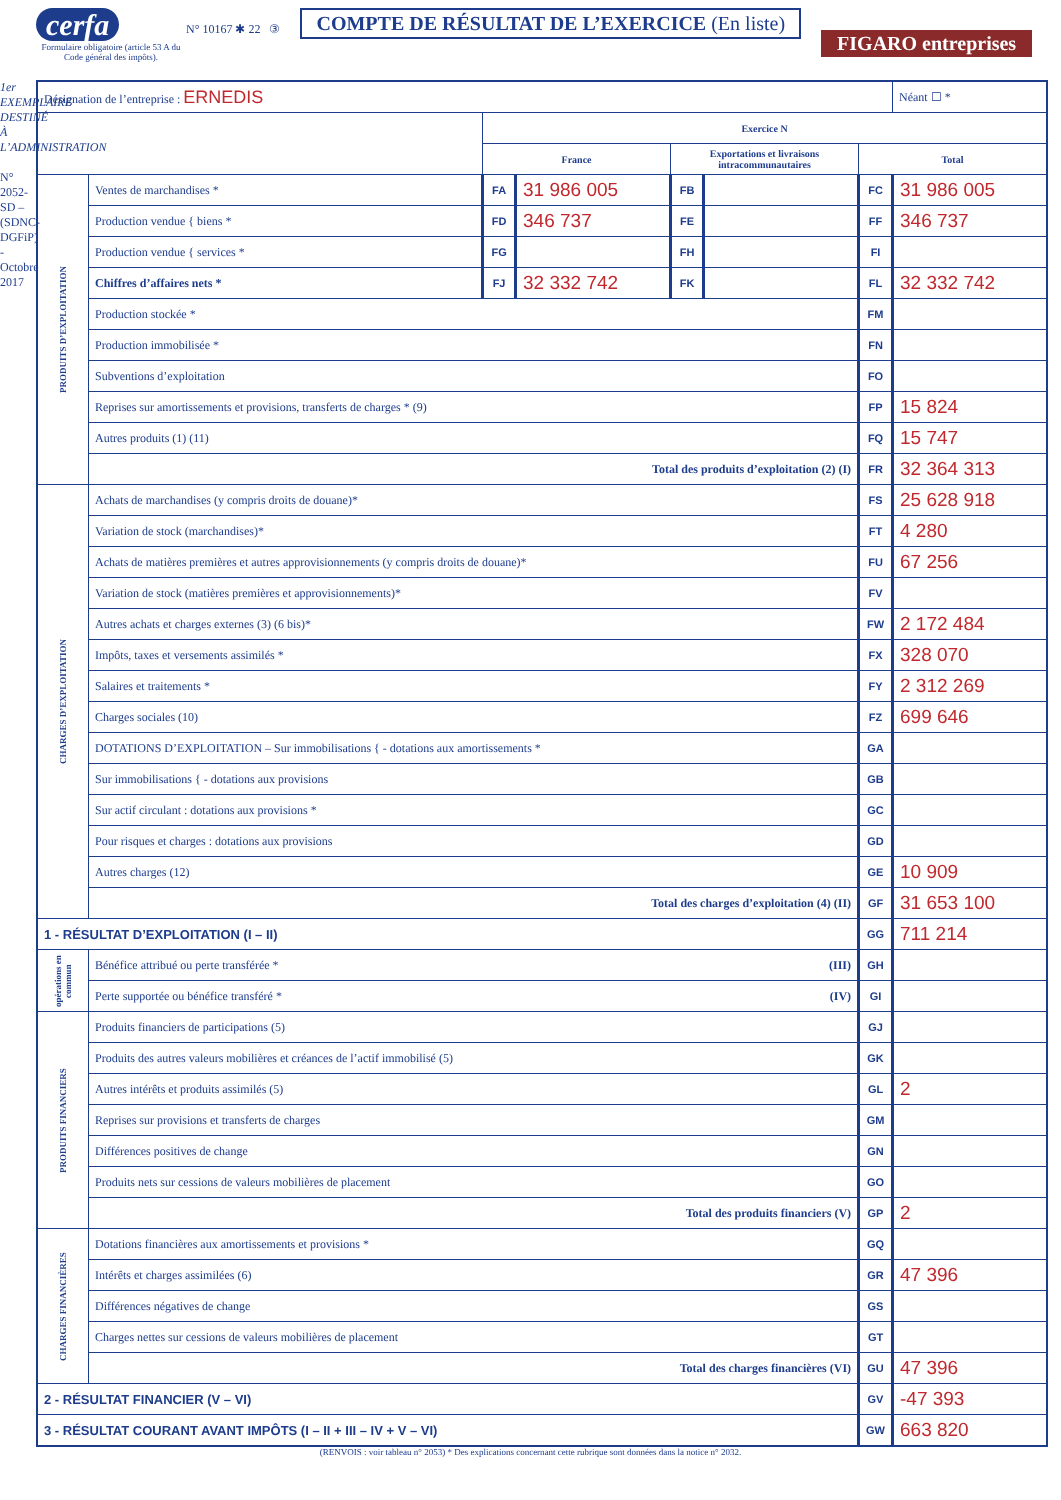cerfa
Formulaire obligatoire (article 53 A du Code général des impôts).
N° 10167 ✱ 22 ③
COMPTE DE RÉSULTAT DE L’EXERCICE (En liste)
FIGARO entreprises
1er EXEMPLAIRE DESTINÉ À L’ADMINISTRATION
N° 2052-SD – (SDNC-DGFiP) - Octobre 2017
| Désignation de l’entreprise : ERNEDIS | | | | | | | Néant ☐ * |
| | | Exercice N | | | | | |
| | | France | | Exportations et livraisons intracommunautaires | | Total | |
| PRODUITS D’EXPLOITATION | Ventes de marchandises * | FA | 31 986 005 | FB | | FC | 31 986 005 |
| | Production vendue { biens * | FD | 346 737 | FE | | FF | 346 737 |
| | Production vendue { services * | FG | | FH | | FI | |
| | Chiffres d’affaires nets * | FJ | 32 332 742 | FK | | FL | 32 332 742 |
| | Production stockée * | | | | | FM | |
| | Production immobilisée * | | | | | FN | |
| | Subventions d’exploitation | | | | | FO | |
| | Reprises sur amortissements et provisions, transferts de charges * (9) | | | | | FP | 15 824 |
| | Autres produits (1) (11) | | | | | FQ | 15 747 |
| | Total des produits d’exploitation (2) (I) | | | | | FR | 32 364 313 |
| CHARGES D’EXPLOITATION | Achats de marchandises (y compris droits de douane)* | | | | | FS | 25 628 918 |
| | Variation de stock (marchandises)* | | | | | FT | 4 280 |
| | Achats de matières premières et autres approvisionnements (y compris droits de douane)* | | | | | FU | 67 256 |
| | Variation de stock (matières premières et approvisionnements)* | | | | | FV | |
| | Autres achats et charges externes (3) (6 bis)* | | | | | FW | 2 172 484 |
| | Impôts, taxes et versements assimilés * | | | | | FX | 328 070 |
| | Salaires et traitements * | | | | | FY | 2 312 269 |
| | Charges sociales (10) | | | | | FZ | 699 646 |
| | DOTATIONS D’EXPLOITATION – Sur immobilisations { - dotations aux amortissements * | | | | | GA | |
| | Sur immobilisations { - dotations aux provisions | | | | | GB | |
| | Sur actif circulant : dotations aux provisions * | | | | | GC | |
| | Pour risques et charges : dotations aux provisions | | | | | GD | |
| | Autres charges (12) | | | | | GE | 10 909 |
| | Total des charges d’exploitation (4) (II) | | | | | GF | 31 653 100 |
| 1 - RÉSULTAT D’EXPLOITATION (I – II) | | | | | | GG | 711 214 |
| opérations en commun | Bénéfice attribué ou perte transférée * (III) | | | | | GH | |
| | Perte supportée ou bénéfice transféré * (IV) | | | | | GI | |
| PRODUITS FINANCIERS | Produits financiers de participations (5) | | | | | GJ | |
| | Produits des autres valeurs mobilières et créances de l’actif immobilisé (5) | | | | | GK | |
| | Autres intérêts et produits assimilés (5) | | | | | GL | 2 |
| | Reprises sur provisions et transferts de charges | | | | | GM | |
| | Différences positives de change | | | | | GN | |
| | Produits nets sur cessions de valeurs mobilières de placement | | | | | GO | |
| | Total des produits financiers (V) | | | | | GP | 2 |
| CHARGES FINANCIÈRES | Dotations financières aux amortissements et provisions * | | | | | GQ | |
| | Intérêts et charges assimilées (6) | | | | | GR | 47 396 |
| | Différences négatives de change | | | | | GS | |
| | Charges nettes sur cessions de valeurs mobilières de placement | | | | | GT | |
| | Total des charges financières (VI) | | | | | GU | 47 396 |
| 2 - RÉSULTAT FINANCIER (V – VI) | | | | | | GV | -47 393 |
| 3 - RÉSULTAT COURANT AVANT IMPÔTS (I – II + III – IV + V – VI) | | | | | | GW | 663 820 |
(RENVOIS : voir tableau n° 2053) * Des explications concernant cette rubrique sont données dans la notice n° 2032.